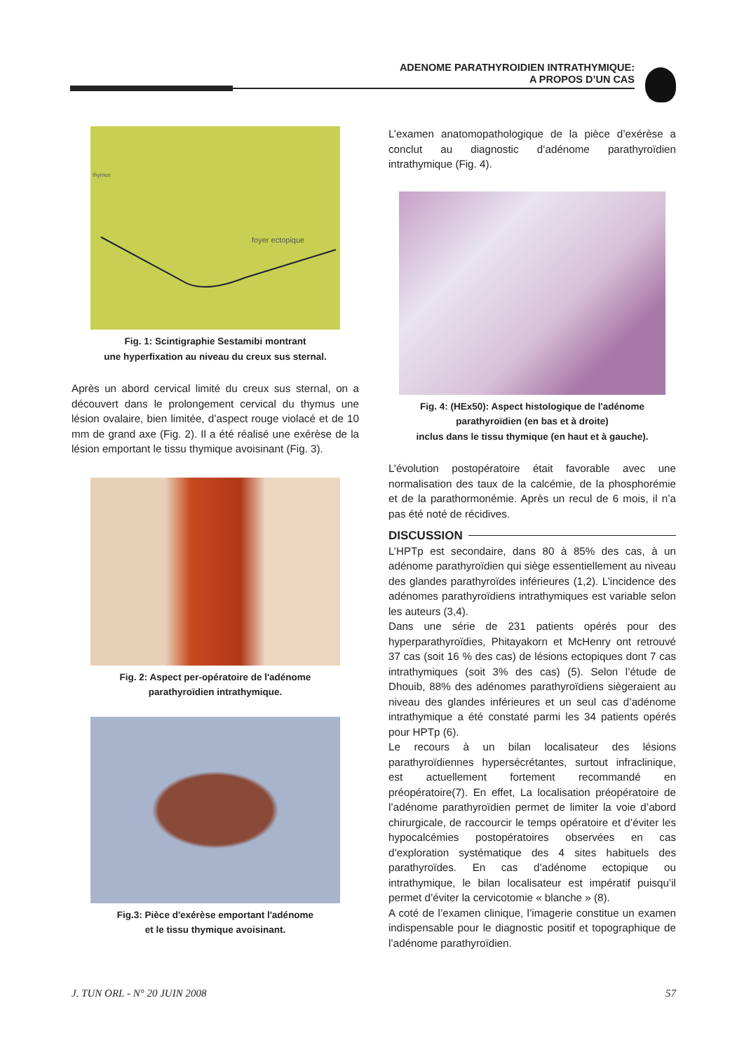ADENOME PARATHYROIDIEN INTRATHYMIQUE:
A PROPOS D’UN CAS
thymus
foyer ectopique
Fig. 1: Scintigraphie Sestamibi montrant
une hyperfixation au niveau du creux sus sternal.
Après un abord cervical limité du creux sus sternal, on a découvert dans le prolongement cervical du thymus une lésion ovalaire, bien limitée, d’aspect rouge violacé et de 10 mm de grand axe (Fig. 2). Il a été réalisé une exérèse de la lésion emportant le tissu thymique avoisinant (Fig. 3).
Fig. 2: Aspect per-opératoire de l'adénome
parathyroïdien intrathymique.
Fig.3: Pièce d'exérèse emportant l'adénome
et le tissu thymique avoisinant.
L’examen anatomopathologique de la pièce d’exérèse a conclut au diagnostic d’adénome parathyroïdien intrathymique (Fig. 4).
Fig. 4: (HEx50): Aspect histologique de l'adénome
parathyroïdien (en bas et à droite)
inclus dans le tissu thymique (en haut et à gauche).
L’évolution postopératoire était favorable avec une normalisation des taux de la calcémie, de la phosphorémie et de la parathormonémie. Après un recul de 6 mois, il n’a pas été noté de récidives.
DISCUSSION
L’HPTp est secondaire, dans 80 à 85% des cas, à un adénome parathyroïdien qui siège essentiellement au niveau des glandes parathyroïdes inférieures (1,2). L’incidence des adénomes parathyroïdiens intrathymiques est variable selon les auteurs (3,4).
Dans une série de 231 patients opérés pour des hyperparathyroïdies, Phitayakorn et McHenry ont retrouvé 37 cas (soit 16 % des cas) de lésions ectopiques dont 7 cas intrathymiques (soit 3% des cas) (5). Selon l’étude de Dhouib, 88% des adénomes parathyroïdiens siègeraient au niveau des glandes inférieures et un seul cas d’adénome intrathymique a été constaté parmi les 34 patients opérés pour HPTp (6).
Le recours à un bilan localisateur des lésions parathyroïdiennes hypersécrétantes, surtout infraclinique, est actuellement fortement recommandé en préopératoire(7). En effet, La localisation préopératoire de l’adénome parathyroïdien permet de limiter la voie d’abord chirurgicale, de raccourcir le temps opératoire et d’éviter les hypocalcémies postopératoires observées en cas d’exploration systématique des 4 sites habituels des parathyroïdes. En cas d’adénome ectopique ou intrathymique, le bilan localisateur est impératif puisqu’il permet d’éviter la cervicotomie « blanche » (8).
A coté de l’examen clinique, l’imagerie constitue un examen indispensable pour le diagnostic positif et topographique de l’adénome parathyroïdien.
J. TUN ORL - N° 20 JUIN 2008 57